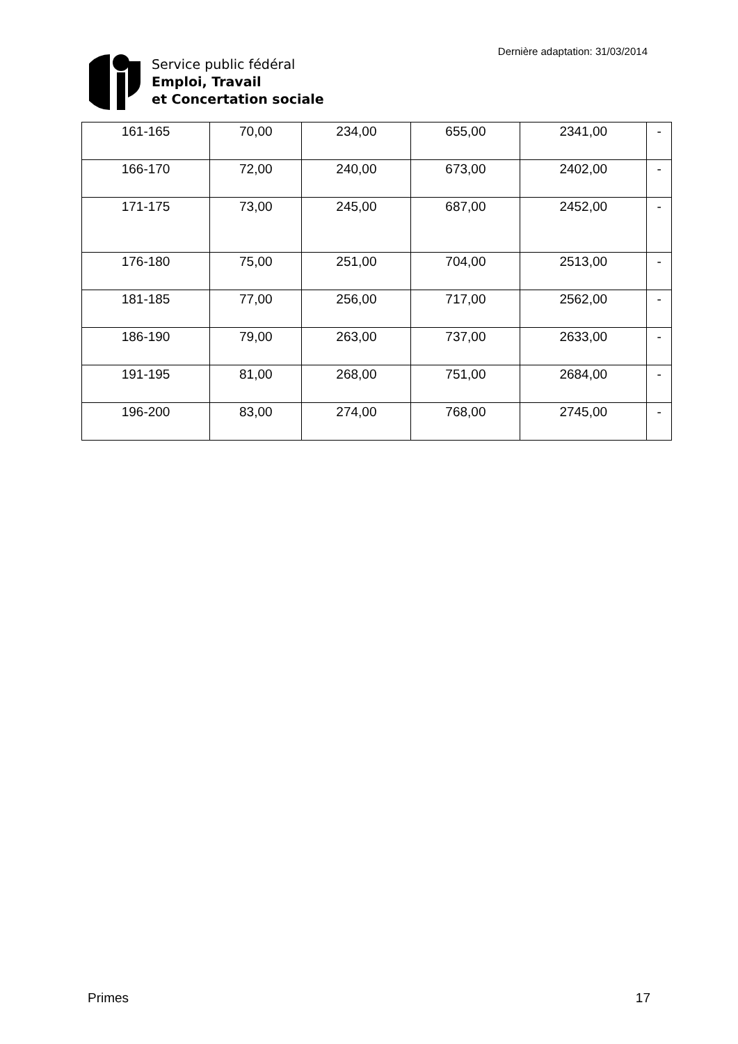Service public fédéral
Emploi, Travail
et Concertation sociale
Dernière adaptation: 31/03/2014
| 161-165 | 70,00 | 234,00 | 655,00 | 2341,00 | - |
| 166-170 | 72,00 | 240,00 | 673,00 | 2402,00 | - |
| 171-175 | 73,00 | 245,00 | 687,00 | 2452,00 | - |
| 176-180 | 75,00 | 251,00 | 704,00 | 2513,00 | - |
| 181-185 | 77,00 | 256,00 | 717,00 | 2562,00 | - |
| 186-190 | 79,00 | 263,00 | 737,00 | 2633,00 | - |
| 191-195 | 81,00 | 268,00 | 751,00 | 2684,00 | - |
| 196-200 | 83,00 | 274,00 | 768,00 | 2745,00 | - |
Primes 17